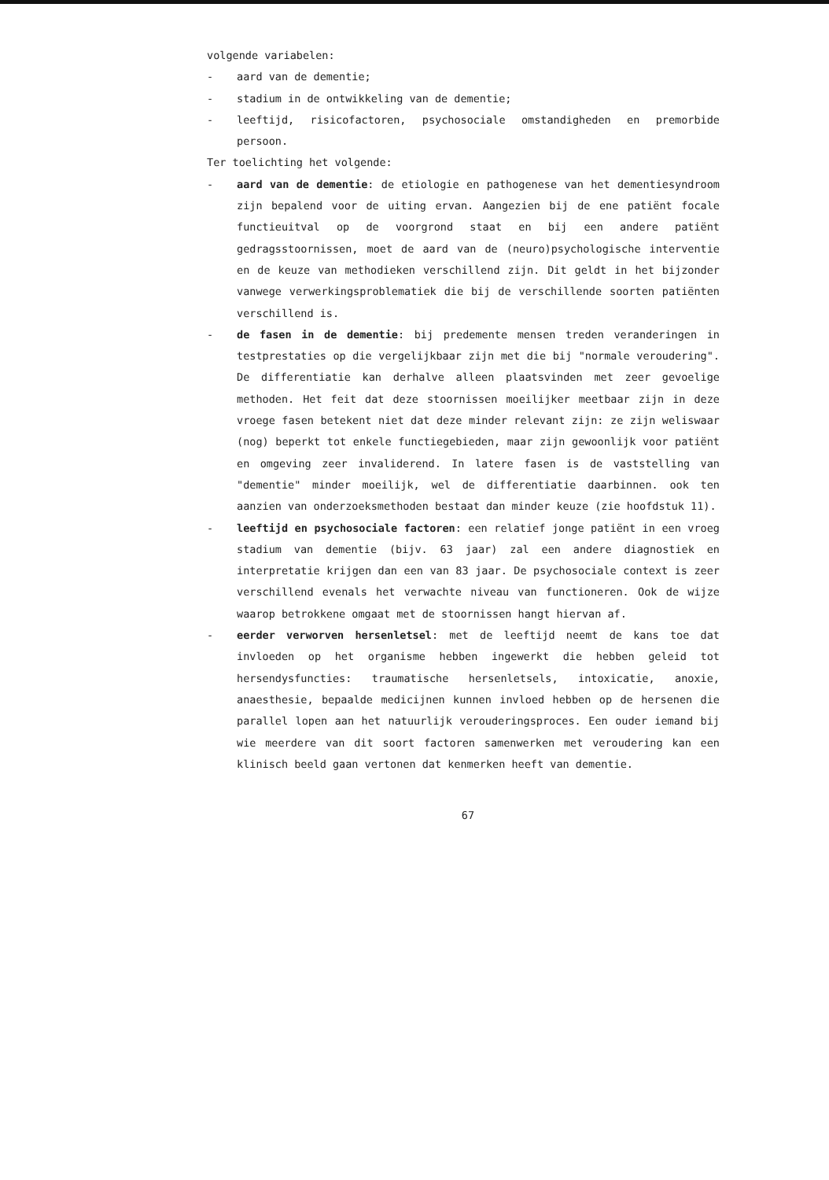volgende variabelen:
- aard van de dementie;
- stadium in de ontwikkeling van de dementie;
- leeftijd, risicofactoren, psychosociale omstandigheden en premorbide persoon.
Ter toelichting het volgende:
- aard van de dementie: de etiologie en pathogenese van het dementiesyndroom zijn bepalend voor de uiting ervan. Aangezien bij de ene patiënt focale functieuitval op de voorgrond staat en bij een andere patiënt gedragsstoornissen, moet de aard van de (neuro)psychologische interventie en de keuze van methodieken verschillend zijn. Dit geldt in het bijzonder vanwege verwerkingsproblematiek die bij de verschillende soorten patiënten verschillend is.
- de fasen in de dementie: bij predemente mensen treden veranderingen in testprestaties op die vergelijkbaar zijn met die bij "normale veroudering". De differentiatie kan derhalve alleen plaatsvinden met zeer gevoelige methoden. Het feit dat deze stoornissen moeilijker meetbaar zijn in deze vroege fasen betekent niet dat deze minder relevant zijn: ze zijn weliswaar (nog) beperkt tot enkele functiegebieden, maar zijn gewoonlijk voor patiënt en omgeving zeer invaliderend. In latere fasen is de vaststelling van "dementie" minder moeilijk, wel de differentiatie daarbinnen. ook ten aanzien van onderzoeksmethoden bestaat dan minder keuze (zie hoofdstuk 11).
- leeftijd en psychosociale factoren: een relatief jonge patiënt in een vroeg stadium van dementie (bijv. 63 jaar) zal een andere diagnostiek en interpretatie krijgen dan een van 83 jaar. De psychosociale context is zeer verschillend evenals het verwachte niveau van functioneren. Ook de wijze waarop betrokkene omgaat met de stoornissen hangt hiervan af.
- eerder verworven hersenletsel: met de leeftijd neemt de kans toe dat invloeden op het organisme hebben ingewerkt die hebben geleid tot hersendysfuncties: traumatische hersenletsels, intoxicatie, anoxie, anaesthesie, bepaalde medicijnen kunnen invloed hebben op de hersenen die parallel lopen aan het natuurlijk verouderingsproces. Een ouder iemand bij wie meerdere van dit soort factoren samenwerken met veroudering kan een klinisch beeld gaan vertonen dat kenmerken heeft van dementie.
67